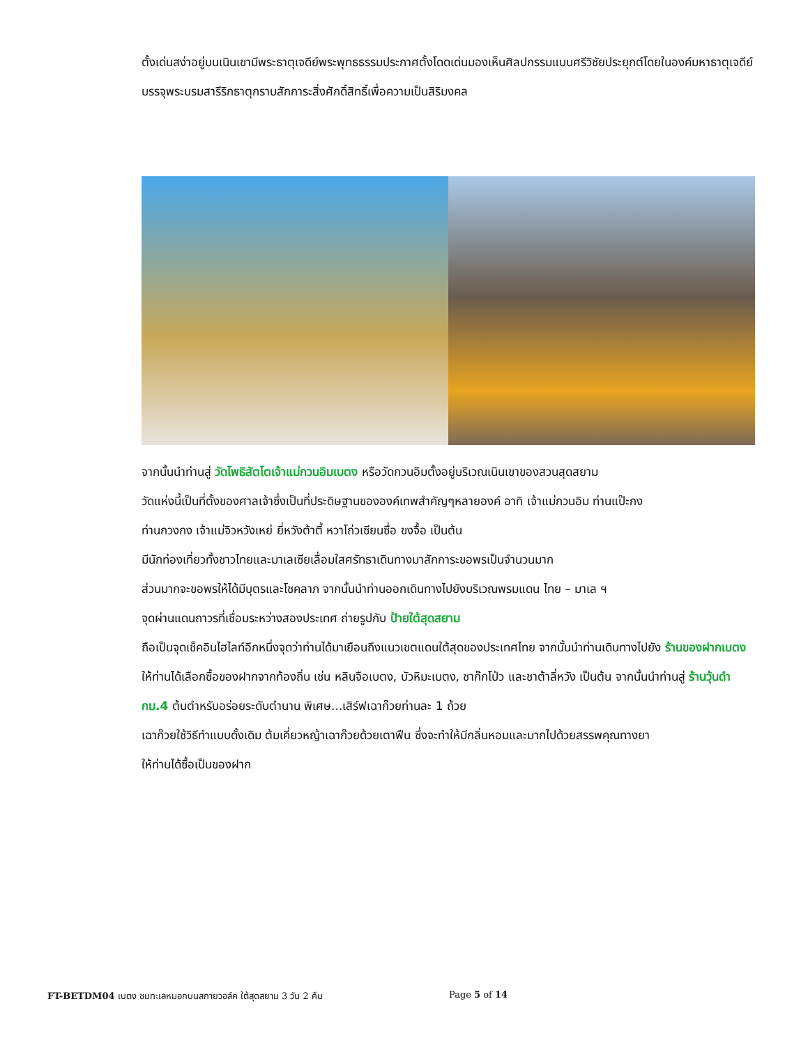ตั้งเด่นสง่าอยู่บนเนินเขามีพระธาตุเจดีย์พระพุทธธรรมประกาศตั้งโดดเด่นมองเห็นศิลปกรรมแบบศรีวิชัยประยุกต์โดยในองค์มหาธาตุเจดีย์บรรจุพระบรมสารีริกธาตุกราบสักการะสิ่งศักดิ์สิทธิ์เพื่อความเป็นสิริมงคล
จากนั้นนำท่านสู่ วัดโพธิสัตโตเจ้าแม่กวนอิมเบตง หรือวัดกวนอิมตั้งอยู่บริเวณเนินเขาของสวนสุดสยาม
วัดแห่งนี้เป็นที่ตั้งของศาลเจ้าซึ่งเป็นที่ประดิษฐานขององค์เทพสำคัญๆหลายองค์ อาทิ เจ้าแม่กวนอิม ท่านแป๊ะกง
ท่านกวงกง เจ้าแม่จิวหวังเหย่ ยี่หวังต้าตี้ หวาโถ่วเซียนซื่อ ขงจื้อ เป็นต้น
มีนักท่องเที่ยวทั้งชาวไทยและมาเลเซียเลื่อมใสศรัทธาเดินทางมาสักการะขอพรเป็นจำนวนมาก
ส่วนมากจะขอพรให้ได้มีบุตรและโชคลาภ จากนั้นนำท่านออกเดินทางไปยังบริเวณพรมแดน ไทย – มาเล ฯ
จุดผ่านแดนถาวรที่เชื่อมระหว่างสองประเทศ ถ่ายรูปกับ ป้ายใต้สุดสยาม
ถือเป็นจุดเช็คอินไฮไลท์อีกหนึ่งจุดว่าท่านได้มาเยือนถึงแนวเขตแดนใต้สุดของประเทศไทย จากนั้นนำท่านเดินทางไปยัง ร้านของฝากเบตง ให้ท่านได้เลือกซื้อของฝากจากท้องถิ่น เช่น หลินจือเบตง, บัวหิมะเบตง, ชาก๊กโป่ว และชาต้าลี่หวัง เป็นต้น จากนั้นนำท่านสู่ ร้านวุ้นดำ กม.4 ต้นตำหรับอร่อยระดับตำนาน พิเศษ...เสิร์ฟเฉาก๊วยท่านละ 1 ถ้วย
เฉาก๊วยใช้วิธีทำแบบดั้งเดิม ต้มเคี่ยวหญ้าเฉาก๊วยด้วยเตาฟืน ซึ่งจะทำให้มีกลิ่นหอมและมากไปด้วยสรรพคุณทางยา
ให้ท่านได้ซื้อเป็นของฝาก
FT-BETDM04 เบตง ชมทะเลหมอกบนสกายวอล์ค ใต้สุดสยาม 3 วัน 2 คืน
Page 5 of 14